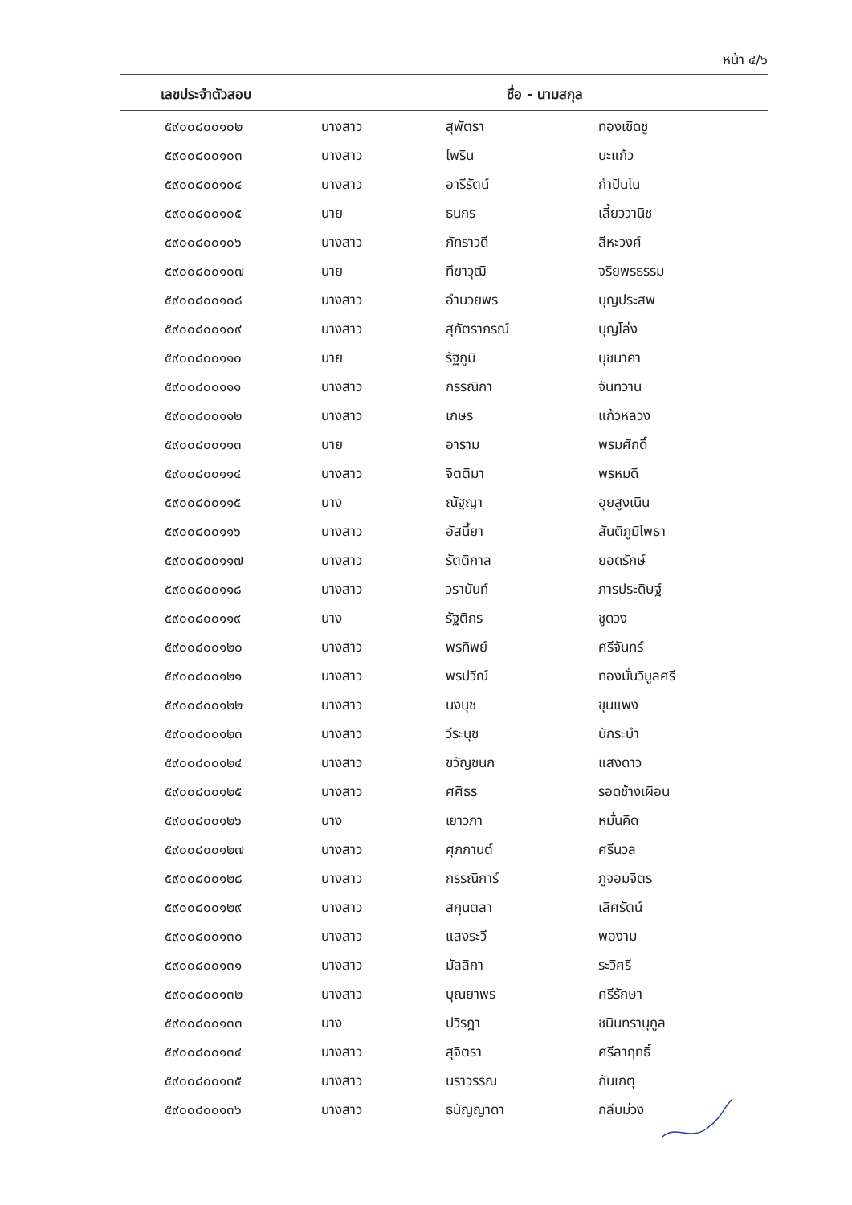หน้า ๔/๖
| เลขประจำตัวสอบ | ชื่อ - นามสกุล | | |
| --- | --- | --- | --- |
| ๕๙๐๐๘๐๐๑๐๒ | นางสาว | สุพัตรา | ทองเชิดชู |
| ๕๙๐๐๘๐๐๑๐๓ | นางสาว | ไพริน | นะแก้ว |
| ๕๙๐๐๘๐๐๑๐๔ | นางสาว | อารีรัตน์ | กำปันโน |
| ๕๙๐๐๘๐๐๑๐๕ | นาย | ธนกร | เลี้ยววานิช |
| ๕๙๐๐๘๐๐๑๐๖ | นางสาว | ภัทราวดี | สีหะวงศ์ |
| ๕๙๐๐๘๐๐๑๐๗ | นาย | ทีฆาวุฒิ | จริยพรธรรม |
| ๕๙๐๐๘๐๐๑๐๘ | นางสาว | อำนวยพร | บุญประสพ |
| ๕๙๐๐๘๐๐๑๐๙ | นางสาว | สุภัตราภรณ์ | บุญโล่ง |
| ๕๙๐๐๘๐๐๑๑๐ | นาย | รัฐภูมิ | นุชนาคา |
| ๕๙๐๐๘๐๐๑๑๑ | นางสาว | กรรณิกา | จันทวาน |
| ๕๙๐๐๘๐๐๑๑๒ | นางสาว | เกษร | แก้วหลวง |
| ๕๙๐๐๘๐๐๑๑๓ | นาย | อาราม | พรมศักดิ์ |
| ๕๙๐๐๘๐๐๑๑๔ | นางสาว | จิตติมา | พรหมดี |
| ๕๙๐๐๘๐๐๑๑๕ | นาง | ณัฐญา | อุยสูงเนิน |
| ๕๙๐๐๘๐๐๑๑๖ | นางสาว | อัสนี้ยา | สันติภูมิโพธา |
| ๕๙๐๐๘๐๐๑๑๗ | นางสาว | รัตติกาล | ยอดรักษ์ |
| ๕๙๐๐๘๐๐๑๑๘ | นางสาว | วรานันท์ | ภารประดิษฐ์ |
| ๕๙๐๐๘๐๐๑๑๙ | นาง | รัฐติกร | ชูดวง |
| ๕๙๐๐๘๐๐๑๒๐ | นางสาว | พรทิพย์ | ศรีจันทร์ |
| ๕๙๐๐๘๐๐๑๒๑ | นางสาว | พรปวีณ์ | ทองมั่นวิบูลศรี |
| ๕๙๐๐๘๐๐๑๒๒ | นางสาว | นงนุช | ขุนแพง |
| ๕๙๐๐๘๐๐๑๒๓ | นางสาว | วีระนุช | นักระบำ |
| ๕๙๐๐๘๐๐๑๒๔ | นางสาว | ขวัญชนก | แสงดาว |
| ๕๙๐๐๘๐๐๑๒๕ | นางสาว | ศศิธร | รอดช้างเผือน |
| ๕๙๐๐๘๐๐๑๒๖ | นาง | เยาวภา | หมั่นคิด |
| ๕๙๐๐๘๐๐๑๒๗ | นางสาว | ศุภกานต์ | ศรีนวล |
| ๕๙๐๐๘๐๐๑๒๘ | นางสาว | กรรณิการ์ | ภูจอมจิตร |
| ๕๙๐๐๘๐๐๑๒๙ | นางสาว | สกุนตลา | เลิศรัตน์ |
| ๕๙๐๐๘๐๐๑๓๐ | นางสาว | แสงระวี | พองาม |
| ๕๙๐๐๘๐๐๑๓๑ | นางสาว | มัลลิกา | ระวิศรี |
| ๕๙๐๐๘๐๐๑๓๒ | นางสาว | บุณยาพร | ศรีรักษา |
| ๕๙๐๐๘๐๐๑๓๓ | นาง | ปวิรฎา | ชนินทรานุกูล |
| ๕๙๐๐๘๐๐๑๓๔ | นางสาว | สุจิตรา | ศรีลาฤทธิ์ |
| ๕๙๐๐๘๐๐๑๓๕ | นางสาว | นราวรรณ | กันเกตุ |
| ๕๙๐๐๘๐๐๑๓๖ | นางสาว | ธนัญญาดา | กลีบม่วง |